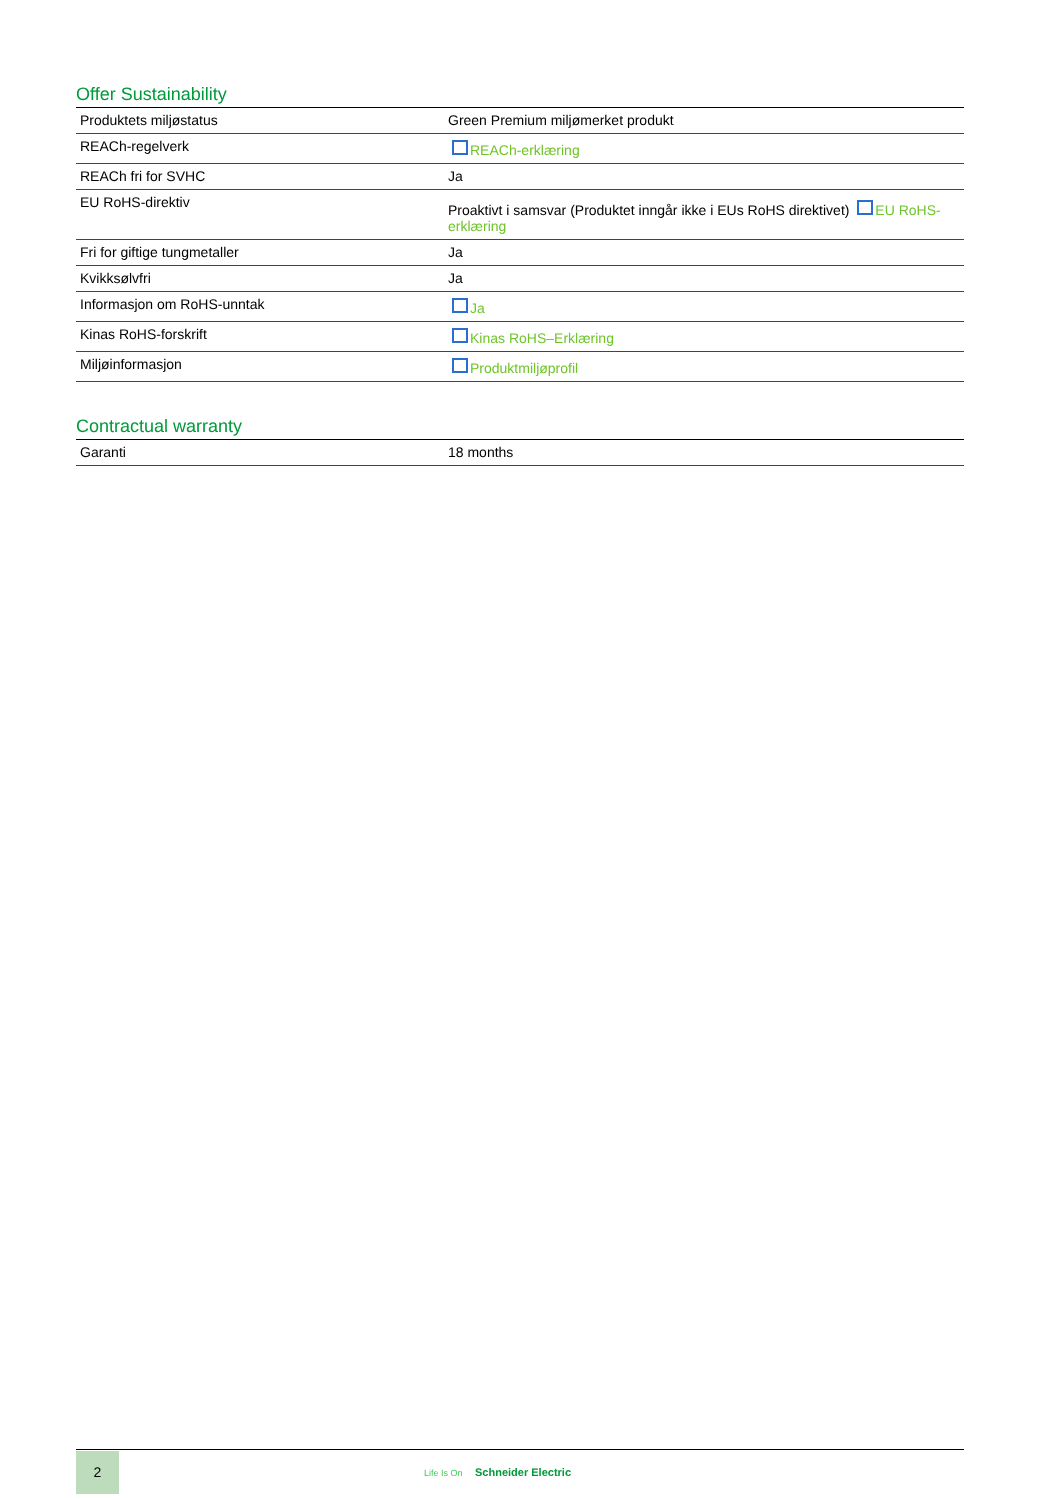Offer Sustainability
| Produktets miljøstatus | Green Premium miljømerket produkt |
| REACh-regelverk | REACh-erklæring |
| REACh fri for SVHC | Ja |
| EU RoHS-direktiv | Proaktivt i samsvar (Produktet inngår ikke i EUs RoHS direktivet) EU RoHS-erklæring |
| Fri for giftige tungmetaller | Ja |
| Kvikksølvfri | Ja |
| Informasjon om RoHS-unntak | Ja |
| Kinas RoHS-forskrift | Kinas RoHS–Erklæring |
| Miljøinformasjon | Produktmiljøprofil |
Contractual warranty
| Garanti | 18 months |
2
Life Is On Schneider Electric